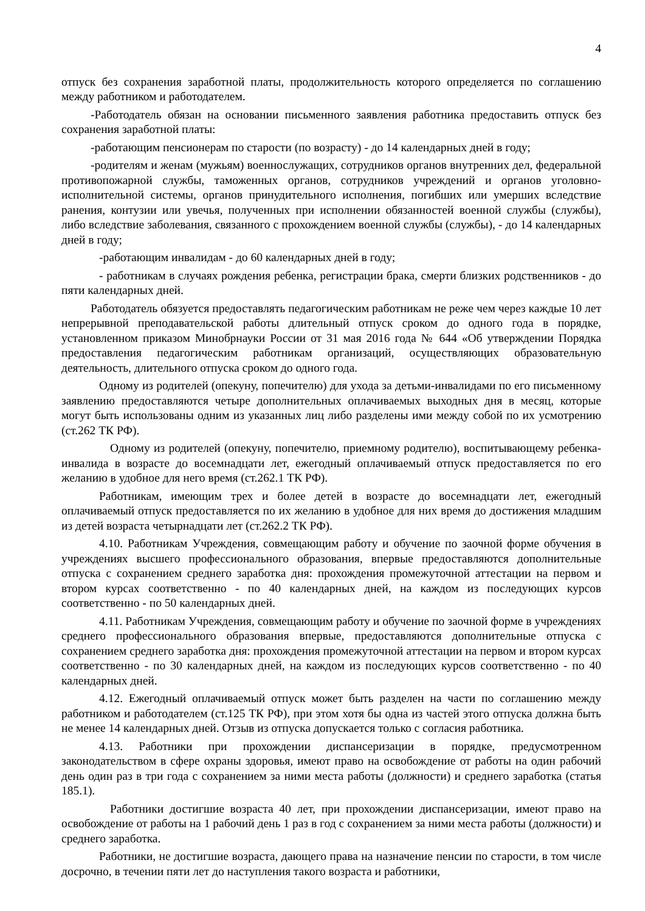4
отпуск без сохранения заработной платы, продолжительность которого определяется по соглашению между работником и работодателем.
-Работодатель обязан на основании письменного заявления работника предоставить отпуск без сохранения заработной платы:
-работающим пенсионерам по старости (по возрасту) - до 14 календарных дней в году;
-родителям и женам (мужьям) военнослужащих, сотрудников органов внутренних дел, федеральной противопожарной службы, таможенных органов, сотрудников учреждений и органов уголовно-исполнительной системы, органов принудительного исполнения, погибших или умерших вследствие ранения, контузии или увечья, полученных при исполнении обязанностей военной службы (службы), либо вследствие заболевания, связанного с прохождением военной службы (службы), - до 14 календарных дней в году;
-работающим инвалидам - до 60 календарных дней в году;
- работникам в случаях рождения ребенка, регистрации брака, смерти близких родственников - до пяти календарных дней.
Работодатель обязуется предоставлять педагогическим работникам не реже чем через каждые 10 лет непрерывной преподавательской работы длительный отпуск сроком до одного года в порядке, установленном приказом Минобрнауки России от 31 мая 2016 года № 644 «Об утверждении Порядка предоставления педагогическим работникам организаций, осуществляющих образовательную деятельность, длительного отпуска сроком до одного года.
Одному из родителей (опекуну, попечителю) для ухода за детьми-инвалидами по его письменному заявлению предоставляются четыре дополнительных оплачиваемых выходных дня в месяц, которые могут быть использованы одним из указанных лиц либо разделены ими между собой по их усмотрению (ст.262 ТК РФ).
Одному из родителей (опекуну, попечителю, приемному родителю), воспитывающему ребенка-инвалида в возрасте до восемнадцати лет, ежегодный оплачиваемый отпуск предоставляется по его желанию в удобное для него время (ст.262.1 ТК РФ).
Работникам, имеющим трех и более детей в возрасте до восемнадцати лет, ежегодный оплачиваемый отпуск предоставляется по их желанию в удобное для них время до достижения младшим из детей возраста четырнадцати лет (ст.262.2 ТК РФ).
4.10. Работникам Учреждения, совмещающим работу и обучение по заочной форме обучения в учреждениях высшего профессионального образования, впервые предоставляются дополнительные отпуска с сохранением среднего заработка дня: прохождения промежуточной аттестации на первом и втором курсах соответственно - по 40 календарных дней, на каждом из последующих курсов соответственно - по 50 календарных дней.
4.11. Работникам Учреждения, совмещающим работу и обучение по заочной форме в учреждениях среднего профессионального образования впервые, предоставляются дополнительные отпуска с сохранением среднего заработка дня: прохождения промежуточной аттестации на первом и втором курсах соответственно - по 30 календарных дней, на каждом из последующих курсов соответственно - по 40 календарных дней.
4.12. Ежегодный оплачиваемый отпуск может быть разделен на части по соглашению между работником и работодателем (ст.125 ТК РФ), при этом хотя бы одна из частей этого отпуска должна быть не менее 14 календарных дней. Отзыв из отпуска допускается только с согласия работника.
4.13. Работники при прохождении диспансеризации в порядке, предусмотренном законодательством в сфере охраны здоровья, имеют право на освобождение от работы на один рабочий день один раз в три года с сохранением за ними места работы (должности) и среднего заработка (статья 185.1).
Работники достигшие возраста 40 лет, при прохождении диспансеризации, имеют право на освобождение от работы на 1 рабочий день 1 раз в год с сохранением за ними места работы (должности) и среднего заработка.
Работники, не достигшие возраста, дающего права на назначение пенсии по старости, в том числе досрочно, в течении пяти лет до наступления такого возраста и работники,